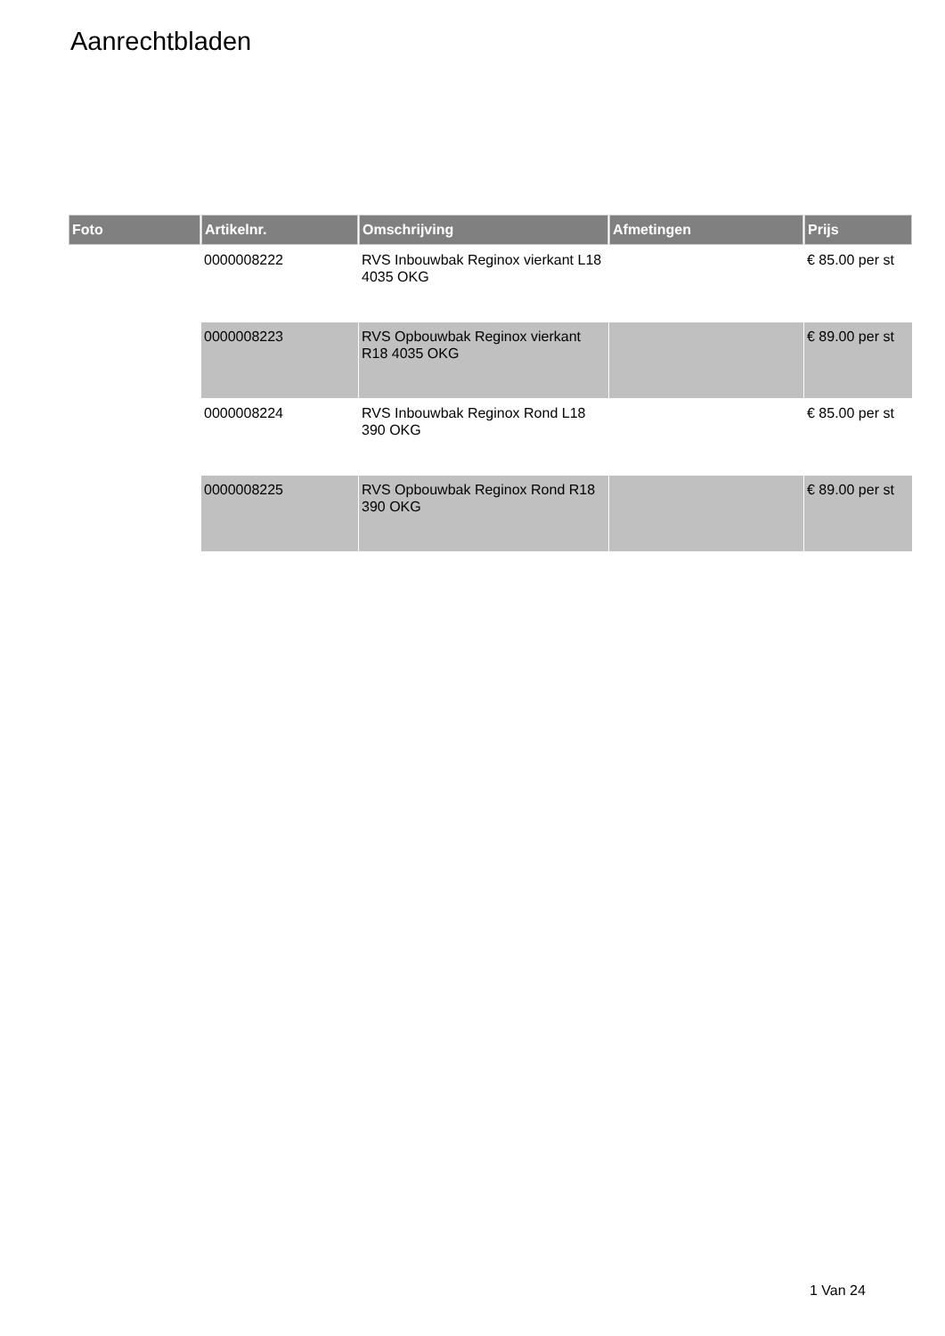Aanrechtbladen
| Foto | Artikelnr. | Omschrijving | Afmetingen | Prijs |
| --- | --- | --- | --- | --- |
| | 0000008222 | RVS Inbouwbak Reginox vierkant L18 4035 OKG | | € 85.00 per st |
| | 0000008223 | RVS Opbouwbak Reginox vierkant R18 4035 OKG | | € 89.00 per st |
| | 0000008224 | RVS Inbouwbak Reginox Rond L18 390 OKG | | € 85.00 per st |
| | 0000008225 | RVS Opbouwbak Reginox Rond R18 390 OKG | | € 89.00 per st |
1 Van 24